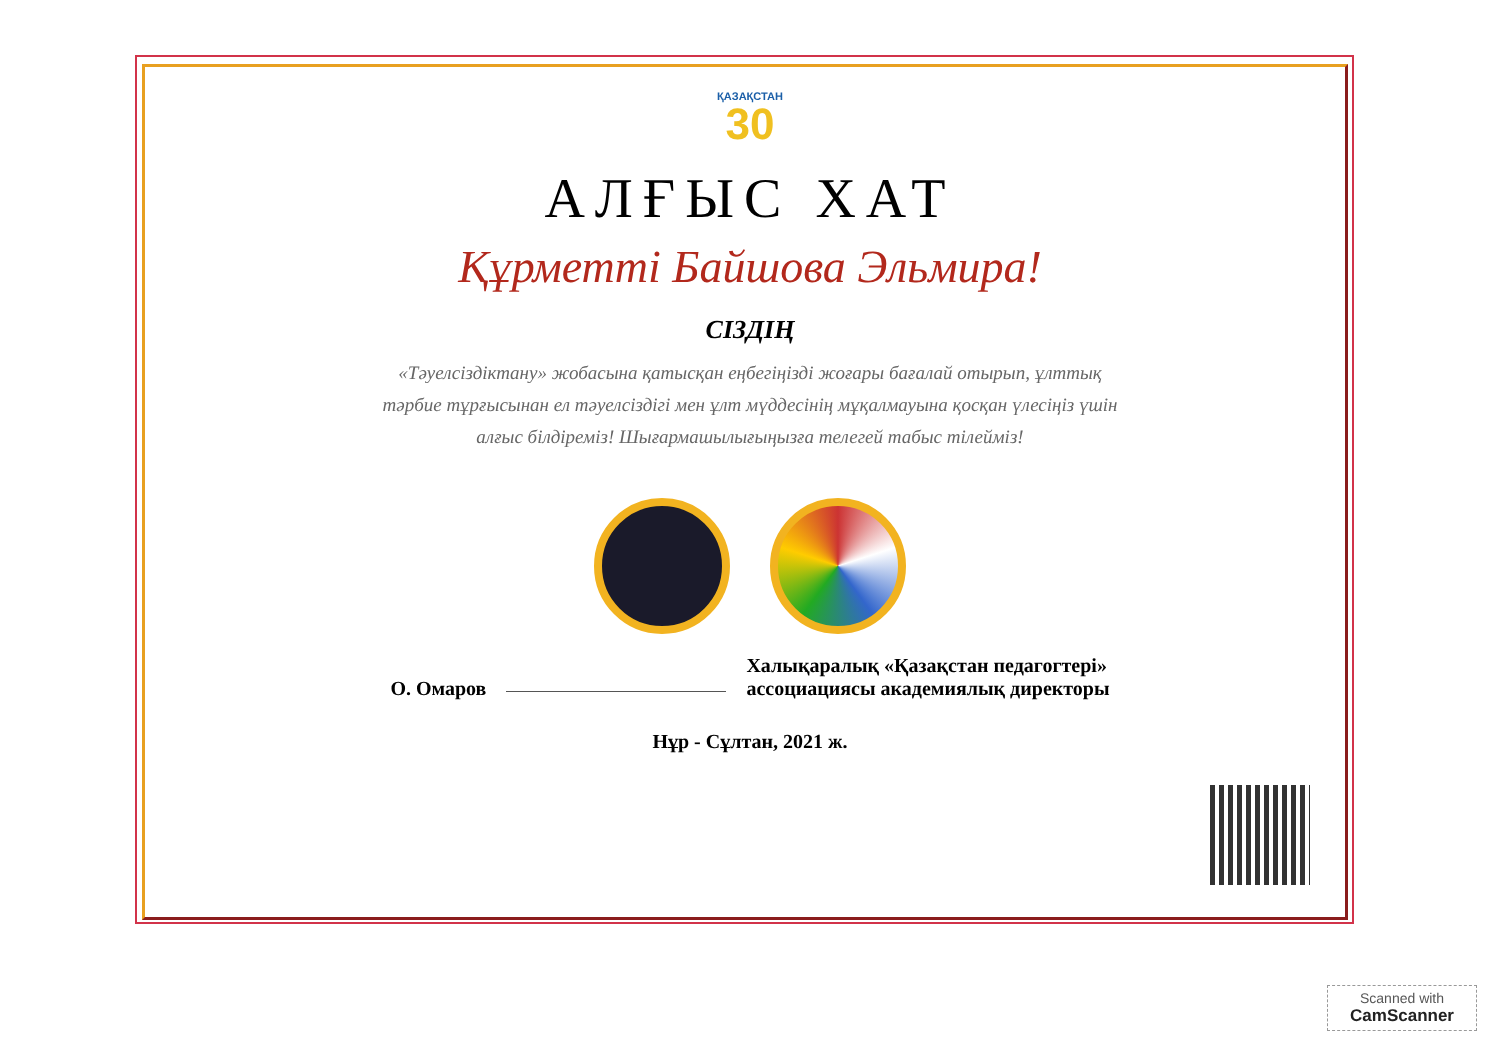ҚАЗАҚСТАН
30
АЛҒЫС ХАТ
Құрметті Байшова Эльмира!
СІЗДІҢ
«Тәуелсіздіктану» жобасына қатысқан еңбегіңізді жоғары бағалай отырып, ұлттық тәрбие тұрғысынан ел тәуелсіздігі мен ұлт мүддесінің мұқалмауына қосқан үлесіңіз үшін алғыс білдіреміз! Шығармашылығыңызға телегей табыс тілейміз!
О. Омаров Халықаралық «Қазақстан педагогтері»
ассоциациясы академиялық директоры
Нұр - Сұлтан, 2021 ж.
Scanned with
CamScanner